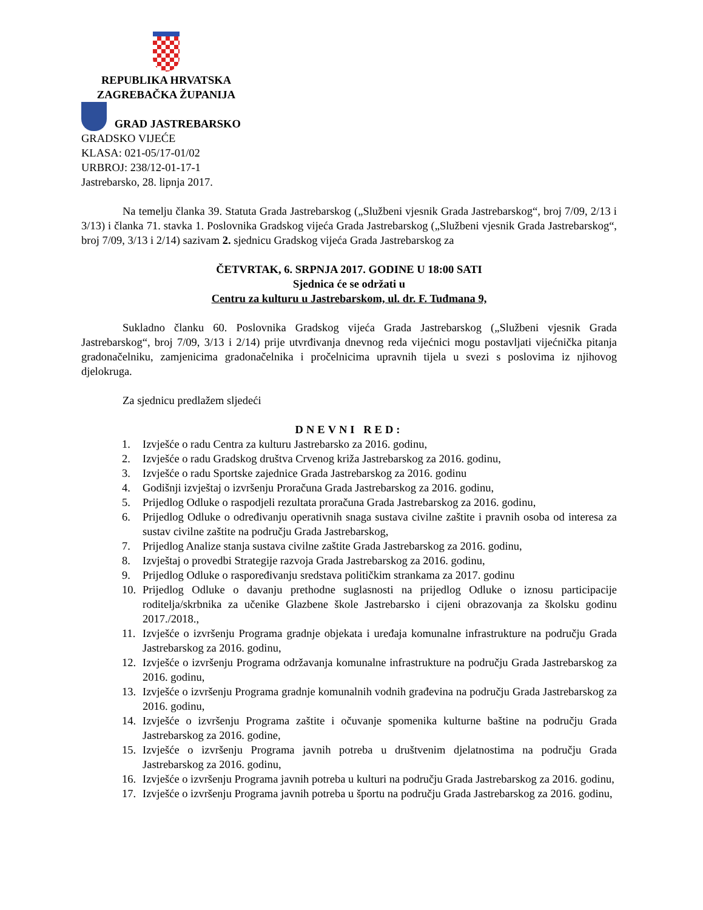REPUBLIKA HRVATSKA
ZAGREBAČKA ŽUPANIJA
GRAD JASTREBARSKO
GRADSKO VIJEĆE
KLASA: 021-05/17-01/02
URBROJ: 238/12-01-17-1
Jastrebarsko, 28. lipnja 2017.
Na temelju članka 39. Statuta Grada Jastrebarskog („Službeni vjesnik Grada Jastrebarskog“, broj 7/09, 2/13 i 3/13) i članka 71. stavka 1. Poslovnika Gradskog vijeća Grada Jastrebarskog („Službeni vjesnik Grada Jastrebarskog“, broj 7/09, 3/13 i 2/14) sazivam 2. sjednicu Gradskog vijeća Grada Jastrebarskog za
ČETVRTAK, 6. SRPNJA 2017. GODINE U 18:00 SATI
Sjednica će se održati u
Centru za kulturu u Jastrebarskom, ul. dr. F. Tuđmana 9,
Sukladno članku 60. Poslovnika Gradskog vijeća Grada Jastrebarskog („Službeni vjesnik Grada Jastrebarskog“, broj 7/09, 3/13 i 2/14) prije utvrđivanja dnevnog reda vijećnici mogu postavljati vijećnička pitanja gradonačelniku, zamjenicima gradonačelnika i pročelnicima upravnih tijela u svezi s poslovima iz njihovog djelokruga.
Za sjednicu predlažem sljedeći
DNEVNI RED:
1. Izvješće o radu Centra za kulturu Jastrebarsko za 2016. godinu,
2. Izvješće o radu Gradskog društva Crvenog križa Jastrebarskog za 2016. godinu,
3. Izvješće o radu Sportske zajednice Grada Jastrebarskog za 2016. godinu
4. Godišnji izvještaj o izvršenju Proračuna Grada Jastrebarskog za 2016. godinu,
5. Prijedlog Odluke o raspodjeli rezultata proračuna Grada Jastrebarskog za 2016. godinu,
6. Prijedlog Odluke o određivanju operativnih snaga sustava civilne zaštite i pravnih osoba od interesa za sustav civilne zaštite na području Grada Jastrebarskog,
7. Prijedlog Analize stanja sustava civilne zaštite Grada Jastrebarskog za 2016. godinu,
8. Izvještaj o provedbi Strategije razvoja Grada Jastrebarskog za 2016. godinu,
9. Prijedlog Odluke o raspoređivanju sredstava političkim strankama za 2017. godinu
10. Prijedlog Odluke o davanju prethodne suglasnosti na prijedlog Odluke o iznosu participacije roditelja/skrbnika za učenike Glazbene škole Jastrebarsko i cijeni obrazovanja za školsku godinu 2017./2018.,
11. Izvješće o izvršenju Programa gradnje objekata i uređaja komunalne infrastrukture na području Grada Jastrebarskog za 2016. godinu,
12. Izvješće o izvršenju Programa održavanja komunalne infrastrukture na području Grada Jastrebarskog za 2016. godinu,
13. Izvješće o izvršenju Programa gradnje komunalnih vodnih građevina na području Grada Jastrebarskog za 2016. godinu,
14. Izvješće o izvršenju Programa zaštite i očuvanje spomenika kulturne baštine na području Grada Jastrebarskog za 2016. godine,
15. Izvješće o izvršenju Programa javnih potreba u društvenim djelatnostima na području Grada Jastrebarskog za 2016. godinu,
16. Izvješće o izvršenju Programa javnih potreba u kulturi na području Grada Jastrebarskog za 2016. godinu,
17. Izvješće o izvršenju Programa javnih potreba u športu na području Grada Jastrebarskog za 2016. godinu,